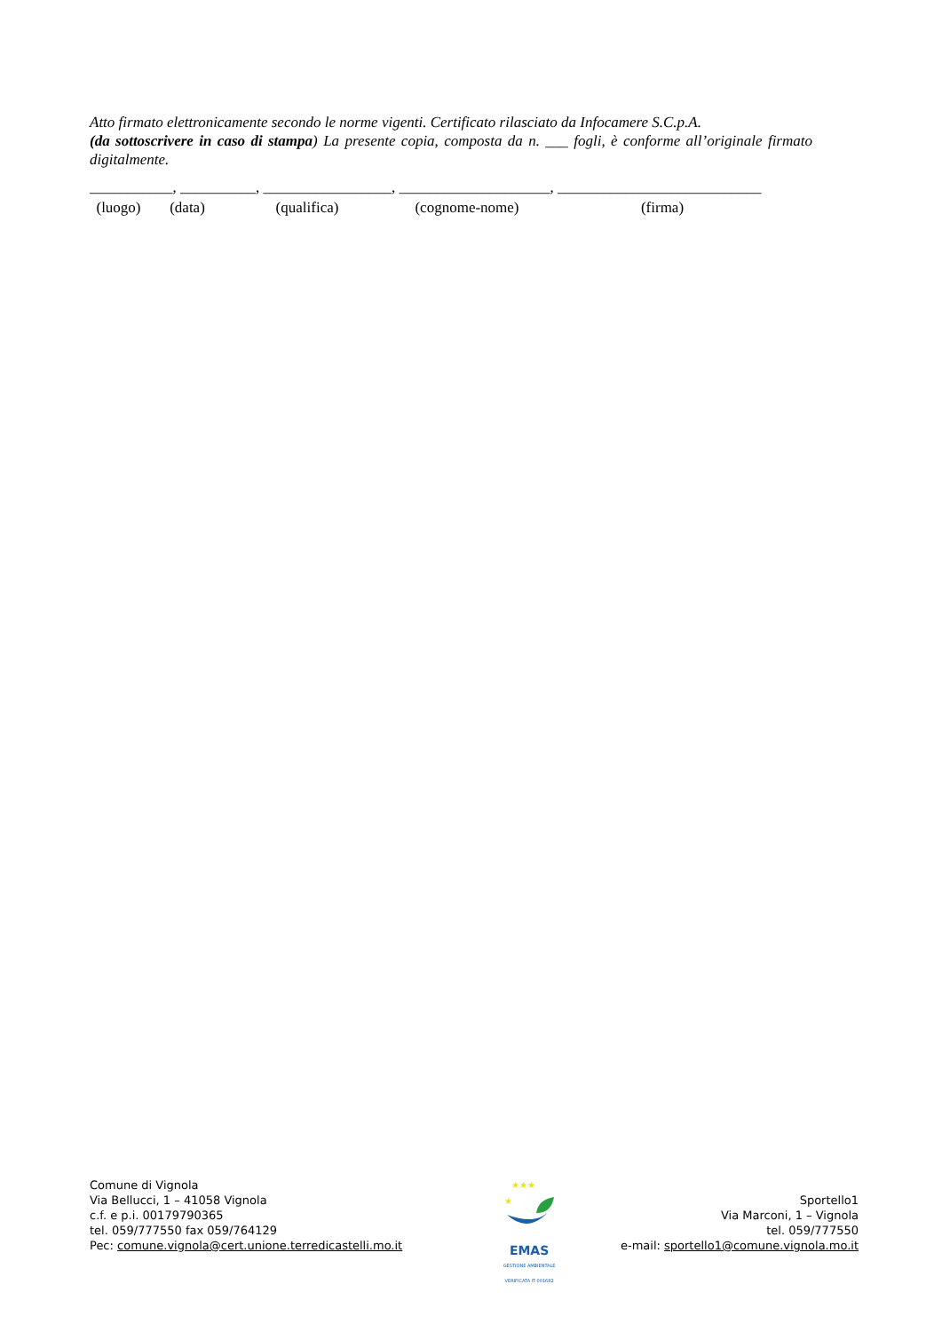Atto firmato elettronicamente secondo le norme vigenti. Certificato rilasciato da Infocamere S.C.p.A.
(da sottoscrivere in caso di stampa) La presente copia, composta da n. ___ fogli, è conforme all’originale firmato digitalmente.
___________, __________, _________________, ____________________, ___________________________
(luogo) (data) (qualifica) (cognome-nome) (firma)
Comune di Vignola
Via Bellucci, 1 – 41058 Vignola
c.f. e p.i. 00179790365
tel. 059/777550 fax 059/764129
Pec: comune.vignola@cert.unione.terredicastelli.mo.it
★★★
★
EMAS
GESTIONE AMBIENTALE VERIFICATA IT-001682
Sportello1
Via Marconi, 1 – Vignola
tel. 059/777550
e-mail: sportello1@comune.vignola.mo.it